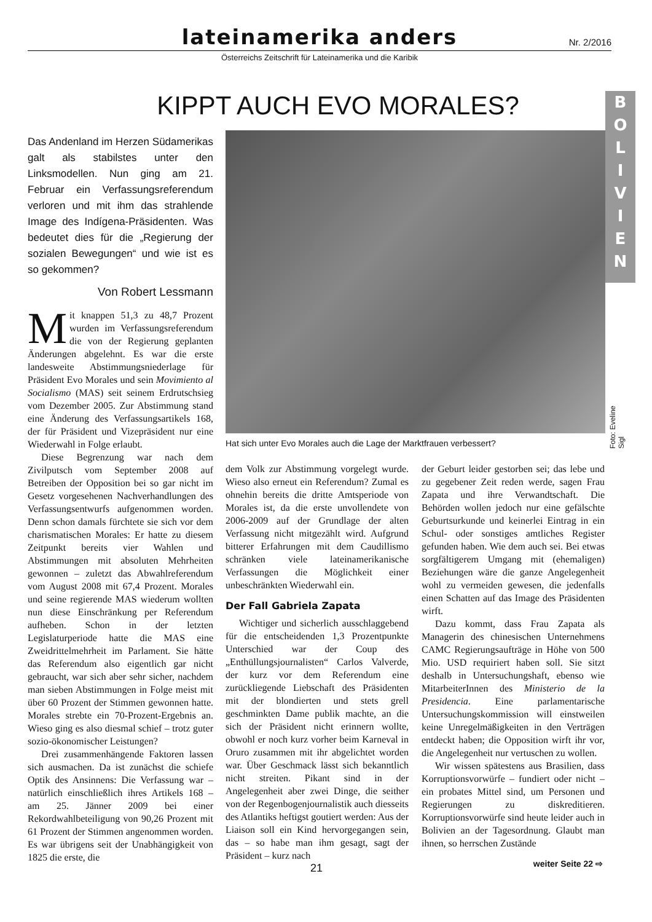lateinamerika anders
Nr. 2/2016
Österreichs Zeitschrift für Lateinamerika und die Karibik
KIPPT AUCH EVO MORALES?
B
O
L
I
V
I
E
N
Das Andenland im Herzen Südamerikas galt als stabilstes unter den Linksmodellen. Nun ging am 21. Februar ein Verfassungsreferendum verloren und mit ihm das strahlende Image des Indígena-Präsidenten. Was bedeutet dies für die „Regierung der sozialen Bewegungen“ und wie ist es so gekommen?
Von Robert Lessmann
Mit knappen 51,3 zu 48,7 Prozent wurden im Verfassungsreferendum die von der Regierung geplanten Änderungen abgelehnt. Es war die erste landesweite Abstimmungsniederlage für Präsident Evo Morales und sein Movimiento al Socialismo (MAS) seit seinem Erdrutschsieg vom Dezember 2005. Zur Abstimmung stand eine Änderung des Verfassungsartikels 168, der für Präsident und Vizepräsident nur eine Wiederwahl in Folge erlaubt.
Diese Begrenzung war nach dem Zivilputsch vom September 2008 auf Betreiben der Opposition bei so gar nicht im Gesetz vorgesehenen Nachverhandlungen des Verfassungsentwurfs aufgenommen worden. Denn schon damals fürchtete sie sich vor dem charismatischen Morales: Er hatte zu diesem Zeitpunkt bereits vier Wahlen und Abstimmungen mit absoluten Mehrheiten gewonnen – zuletzt das Abwahlreferendum vom August 2008 mit 67,4 Prozent. Morales und seine regierende MAS wiederum wollten nun diese Einschränkung per Referendum aufheben. Schon in der letzten Legislaturperiode hatte die MAS eine Zweidrittelmehrheit im Parlament. Sie hätte das Referendum also eigentlich gar nicht gebraucht, war sich aber sehr sicher, nachdem man sieben Abstimmungen in Folge meist mit über 60 Prozent der Stimmen gewonnen hatte. Morales strebte ein 70-Prozent-Ergebnis an. Wieso ging es also diesmal schief – trotz guter sozio-ökonomischer Leistungen?
Drei zusammenhängende Faktoren lassen sich ausmachen. Da ist zunächst die schiefe Optik des Ansinnens: Die Verfassung war – natürlich einschließlich ihres Artikels 168 – am 25. Jänner 2009 bei einer Rekordwahlbeteiligung von 90,26 Prozent mit 61 Prozent der Stimmen angenommen worden. Es war übrigens seit der Unabhängigkeit von 1825 die erste, die
Hat sich unter Evo Morales auch die Lage der Marktfrauen verbessert?
Foto: Eveline Sigl
dem Volk zur Abstimmung vorgelegt wurde. Wieso also erneut ein Referendum? Zumal es ohnehin bereits die dritte Amtsperiode von Morales ist, da die erste unvollendete von 2006-2009 auf der Grundlage der alten Verfassung nicht mitgezählt wird. Aufgrund bitterer Erfahrungen mit dem Caudillismo schränken viele lateinamerikanische Verfassungen die Möglichkeit einer unbeschränkten Wiederwahl ein.
Der Fall Gabriela Zapata
Wichtiger und sicherlich ausschlaggebend für die entscheidenden 1,3 Prozentpunkte Unterschied war der Coup des „Enthüllungsjournalisten“ Carlos Valverde, der kurz vor dem Referendum eine zurückliegende Liebschaft des Präsidenten mit der blondierten und stets grell geschminkten Dame publik machte, an die sich der Präsident nicht erinnern wollte, obwohl er noch kurz vorher beim Karneval in Oruro zusammen mit ihr abgelichtet worden war. Über Geschmack lässt sich bekanntlich nicht streiten. Pikant sind in der Angelegenheit aber zwei Dinge, die seither von der Regenbogenjournalistik auch diesseits des Atlantiks heftigst goutiert werden: Aus der Liaison soll ein Kind hervorgegangen sein, das – so habe man ihm gesagt, sagt der Präsident – kurz nach
der Geburt leider gestorben sei; das lebe und zu gegebener Zeit reden werde, sagen Frau Zapata und ihre Verwandtschaft. Die Behörden wollen jedoch nur eine gefälschte Geburtsurkunde und keinerlei Eintrag in ein Schul- oder sonstiges amtliches Register gefunden haben. Wie dem auch sei. Bei etwas sorgfältigerem Umgang mit (ehemaligen) Beziehungen wäre die ganze Angelegenheit wohl zu vermeiden gewesen, die jedenfalls einen Schatten auf das Image des Präsidenten wirft.
Dazu kommt, dass Frau Zapata als Managerin des chinesischen Unternehmens CAMC Regierungsaufträge in Höhe von 500 Mio. USD requiriert haben soll. Sie sitzt deshalb in Untersuchungshaft, ebenso wie MitarbeiterInnen des Ministerio de la Presidencia. Eine parlamentarische Untersuchungskommission will einstweilen keine Unregelmäßigkeiten in den Verträgen entdeckt haben; die Opposition wirft ihr vor, die Angelegenheit nur vertuschen zu wollen.
Wir wissen spätestens aus Brasilien, dass Korruptionsvorwürfe – fundiert oder nicht – ein probates Mittel sind, um Personen und Regierungen zu diskreditieren. Korruptionsvorwürfe sind heute leider auch in Bolivien an der Tagesordnung. Glaubt man ihnen, so herrschen Zustände
21 weiter Seite 22 ⇨